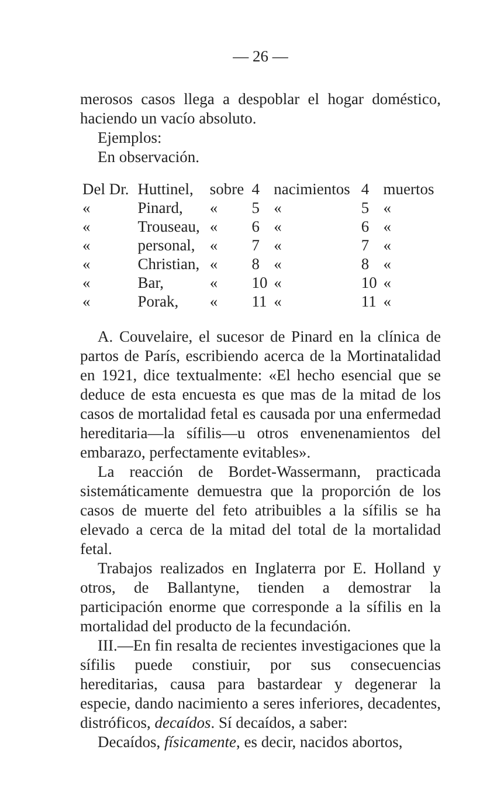— 26 —
merosos casos llega a despoblar el hogar doméstico, haciendo un vacío absoluto.
Ejemplos:
En observación.
| Del Dr. | Huttinel, | sobre | 4 | nacimientos | 4 | muertos |
| « | Pinard, | « | 5 | « | 5 | « |
| « | Trouseau, | « | 6 | « | 6 | « |
| « | personal, | « | 7 | « | 7 | « |
| « | Christian, | « | 8 | « | 8 | « |
| « | Bar, | « | 10 | « | 10 | « |
| « | Porak, | « | 11 | « | 11 | « |
A. Couvelaire, el sucesor de Pinard en la clínica de partos de París, escribiendo acerca de la Mortinatalidad en 1921, dice textualmente: «El hecho esencial que se deduce de esta encuesta es que mas de la mitad de los casos de mortalidad fetal es causada por una enfermedad hereditaria—la sífilis—u otros envenenamientos del embarazo, perfectamente evitables».
La reacción de Bordet-Wassermann, practicada sistemáticamente demuestra que la proporción de los casos de muerte del feto atribuibles a la sífilis se ha elevado a cerca de la mitad del total de la mortalidad fetal.
Trabajos realizados en Inglaterra por E. Holland y otros, de Ballantyne, tienden a demostrar la participación enorme que corresponde a la sífilis en la mortalidad del producto de la fecundación.
III.—En fin resalta de recientes investigaciones que la sífilis puede constiuir, por sus consecuencias hereditarias, causa para bastardear y degenerar la especie, dando nacimiento a seres inferiores, decadentes, distróficos, decaídos. Sí decaídos, a saber:
Decaídos, físicamente, es decir, nacidos abortos,